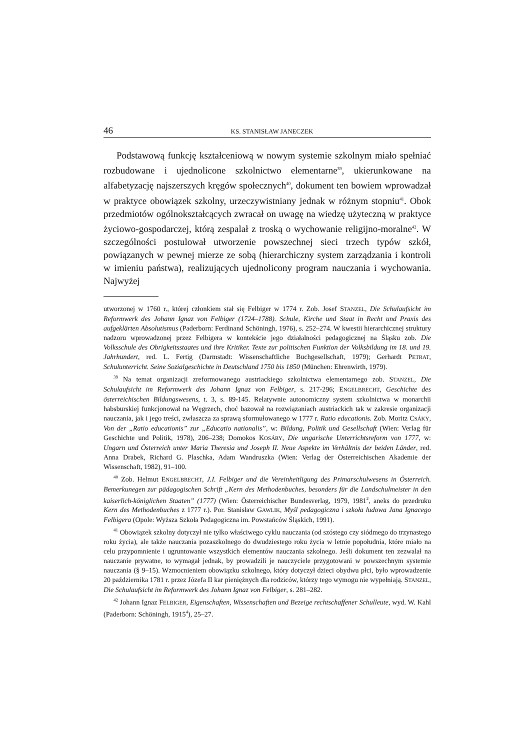46 KS. STANISŁAW JANECZEK
Podstawową funkcję kształceniową w nowym systemie szkolnym miało spełniać rozbudowane i ujednolicone szkolnictwo elementarne<sup>39</sup>, ukierunkowane na alfabetyzację najszerszych kręgów społecznych<sup>40</sup>, dokument ten bowiem wprowadzał w praktyce obowiązek szkolny, urzeczywistniany jednak w różnym stopniu<sup>41</sup>. Obok przedmiotów ogólnokształcących zwracał on uwagę na wiedzę użyteczną w praktyce życiowo-gospodarczej, którą zespalał z troską o wychowanie religijno-moralne<sup>42</sup>. W szczególności postulował utworzenie powszechnej sieci trzech typów szkół, powiązanych w pewnej mierze ze sobą (hierarchiczny system zarządzania i kontroli w imieniu państwa), realizujących ujednolicony program nauczania i wychowania. Najwyżej
utworzonej w 1760 r., której członkiem stał się Felbiger w 1774 r. Zob. Josef STANZEL, Die Schulaufsicht im Reformwerk des Johann Ignaz von Felbiger (1724–1788). Schule, Kirche und Staat in Recht und Praxis des aufgeklärten Absolutismus (Paderborn: Ferdinand Schöningh, 1976), s. 252–274. W kwestii hierarchicznej struktury nadzoru wprowadzonej przez Felbigera w kontekście jego działalności pedagogicznej na Śląsku zob. Die Volksschule des Obrigkeitsstaates und ihre Kritiker. Texte zur politischen Funktion der Volksbildung im 18. und 19. Jahrhundert, red. L. Fertig (Darmstadt: Wissenschaftliche Buchgesellschaft, 1979); Gerhardt PETRAT, Schulunterricht. Seine Sozialgeschichte in Deutschland 1750 bis 1850 (München: Ehrenwirth, 1979).
<sup>39</sup> Na temat organizacji zreformowanego austriackiego szkolnictwa elementarnego zob. STANZEL, Die Schulaufsicht im Reformwerk des Johann Ignaz von Felbiger, s. 217-296; ENGELBRECHT, Geschichte des österreichischen Bildungswesens, t. 3, s. 89-145. Relatywnie autonomiczny system szkolnictwa w monarchii habsburskiej funkcjonował na Węgrzech, choć bazował na rozwiązaniach austriackich tak w zakresie organizacji nauczania, jak i jego treści, zwłaszcza za sprawą sformułowanego w 1777 r. Ratio educationis. Zob. Moritz CSÁKY, Von der „Ratio educationis” zur „Educatio nationalis”, w: Bildung, Politik und Gesellschaft (Wien: Verlag für Geschichte und Politik, 1978), 206–238; Domokos KOSÁRY, Die ungarische Unterrichtsreform von 1777, w: Ungarn und Österreich unter Maria Theresia und Joseph II. Neue Aspekte im Verhältnis der beiden Länder, red. Anna Drabek, Richard G. Plaschka, Adam Wandruszka (Wien: Verlag der Österreichischen Akademie der Wissenschaft, 1982), 91–100.
<sup>40</sup> Zob. Helmut ENGELBRECHT, J.I. Felbiger und die Vereinheitligung des Primarschulwesens in Österreich. Bemerkunegen zur pädagogischen Schrift „Kern des Methodenbuches, besonders für die Landschulmeister in den kaiserlich-königlichen Staaten” (1777) (Wien: Österreichischer Bundesverlag, 1979, 1981<sup>2</sup>, aneks do przedruku Kern des Methodenbuches z 1777 r.). Por. Stanisław GAWLIK, Myśl pedagogiczna i szkoła ludowa Jana Ignacego Felbigera (Opole: Wyższa Szkoła Pedagogiczna im. Powstańców Śląskich, 1991).
<sup>41</sup> Obowiązek szkolny dotyczył nie tylko właściwego cyklu nauczania (od szóstego czy siódmego do trzynastego roku życia), ale także nauczania pozaszkolnego do dwudziestego roku życia w letnie popołudnia, które miało na celu przypomnienie i ugruntowanie wszystkich elementów nauczania szkolnego. Jeśli dokument ten zezwalał na nauczanie prywatne, to wymagał jednak, by prowadzili je nauczyciele przygotowani w powszechnym systemie nauczania (§ 9–15). Wzmocnieniem obowiązku szkolnego, który dotyczył dzieci obydwu płci, było wprowadzenie 20 października 1781 r. przez Józefa II kar pieniężnych dla rodziców, którzy tego wymogu nie wypełniają. STANZEL, Die Schulaufsicht im Reformwerk des Johann Ignaz von Felbiger, s. 281–282.
<sup>42</sup> Johann Ignaz FELBIGER, Eigenschaften, Wissenschaften und Bezeige rechtschaffener Schulleute, wyd. W. Kahl (Paderborn: Schöningh, 1915<sup>4</sup>), 25–27.